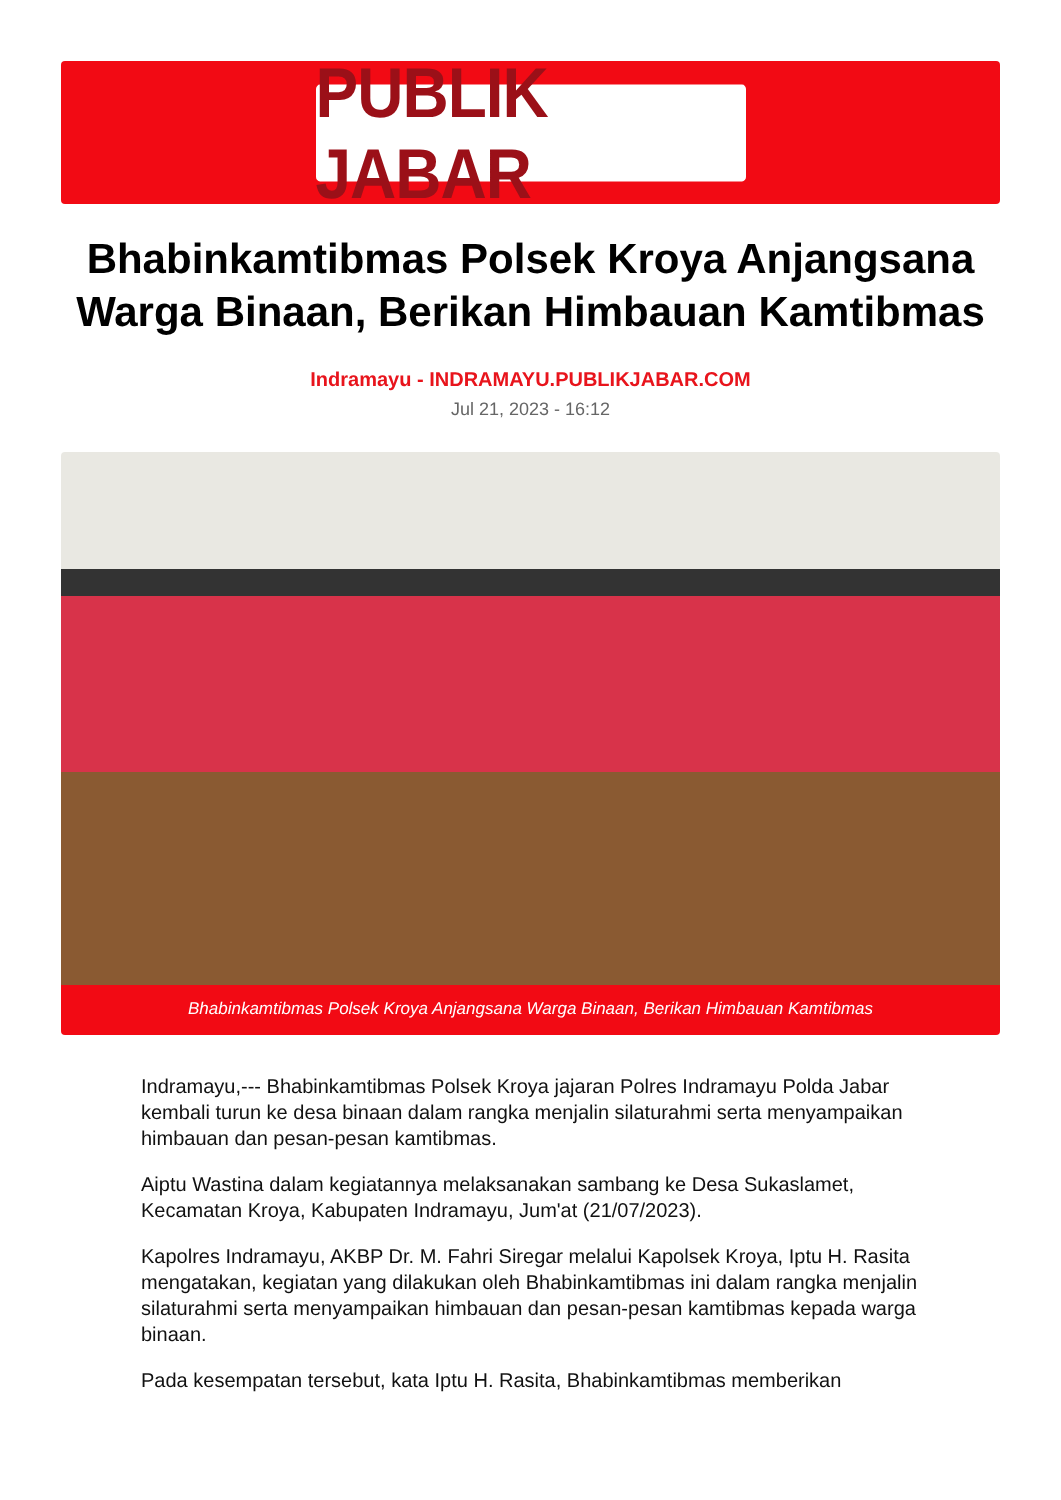PUBLIK JABAR
Bhabinkamtibmas Polsek Kroya Anjangsana Warga Binaan, Berikan Himbauan Kamtibmas
Indramayu - INDRAMAYU.PUBLIKJABAR.COM
Jul 21, 2023 - 16:12
Bhabinkamtibmas Polsek Kroya Anjangsana Warga Binaan, Berikan Himbauan Kamtibmas
Indramayu,--- Bhabinkamtibmas Polsek Kroya jajaran Polres Indramayu Polda Jabar kembali turun ke desa binaan dalam rangka menjalin silaturahmi serta menyampaikan himbauan dan pesan-pesan kamtibmas.
Aiptu Wastina dalam kegiatannya melaksanakan sambang ke Desa Sukaslamet, Kecamatan Kroya, Kabupaten Indramayu, Jum'at (21/07/2023).
Kapolres Indramayu, AKBP Dr. M. Fahri Siregar melalui Kapolsek Kroya, Iptu H. Rasita mengatakan, kegiatan yang dilakukan oleh Bhabinkamtibmas ini dalam rangka menjalin silaturahmi serta menyampaikan himbauan dan pesan-pesan kamtibmas kepada warga binaan.
Pada kesempatan tersebut, kata Iptu H. Rasita, Bhabinkamtibmas memberikan